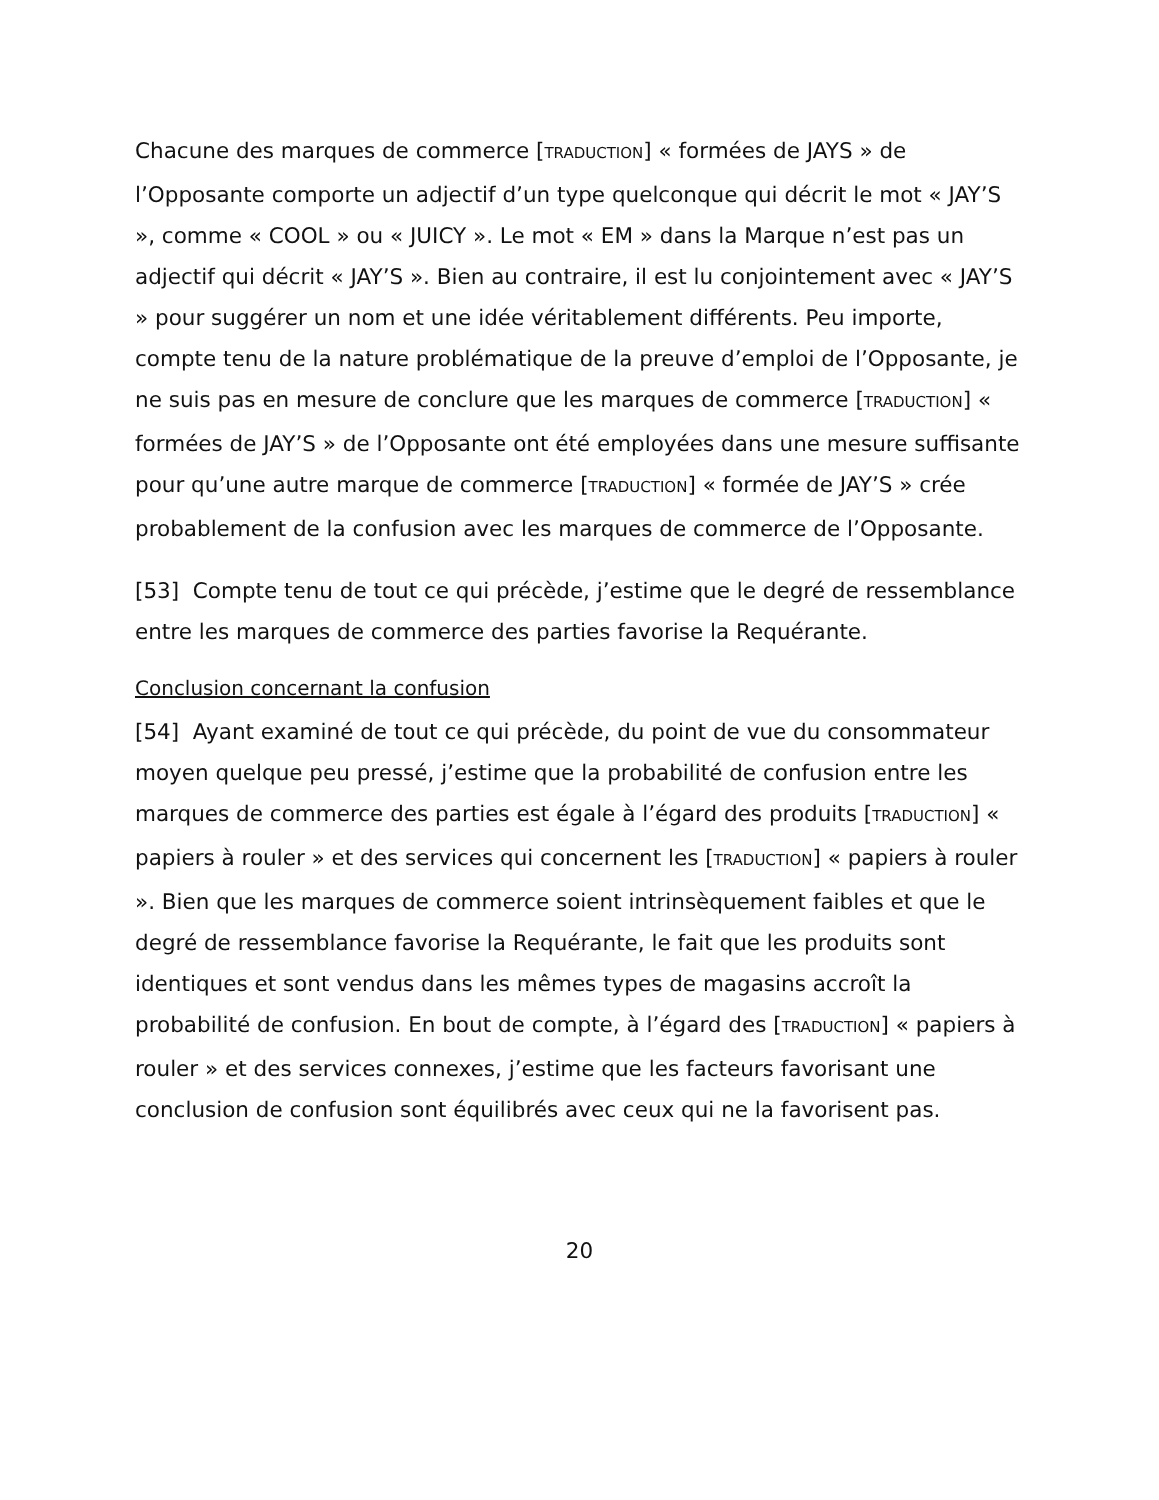Chacune des marques de commerce [TRADUCTION] « formées de JAYS » de l’Opposante comporte un adjectif d’un type quelconque qui décrit le mot « JAY’S », comme « COOL » ou « JUICY ». Le mot « EM » dans la Marque n’est pas un adjectif qui décrit « JAY’S ». Bien au contraire, il est lu conjointement avec « JAY’S » pour suggérer un nom et une idée véritablement différents. Peu importe, compte tenu de la nature problématique de la preuve d’emploi de l’Opposante, je ne suis pas en mesure de conclure que les marques de commerce [TRADUCTION] « formées de JAY’S » de l’Opposante ont été employées dans une mesure suffisante pour qu’une autre marque de commerce [TRADUCTION] « formée de JAY’S » crée probablement de la confusion avec les marques de commerce de l’Opposante.
[53] Compte tenu de tout ce qui précède, j’estime que le degré de ressemblance entre les marques de commerce des parties favorise la Requérante.
Conclusion concernant la confusion
[54] Ayant examiné de tout ce qui précède, du point de vue du consommateur moyen quelque peu pressé, j’estime que la probabilité de confusion entre les marques de commerce des parties est égale à l’égard des produits [TRADUCTION] « papiers à rouler » et des services qui concernent les [TRADUCTION] « papiers à rouler ». Bien que les marques de commerce soient intrinsèquement faibles et que le degré de ressemblance favorise la Requérante, le fait que les produits sont identiques et sont vendus dans les mêmes types de magasins accroît la probabilité de confusion. En bout de compte, à l’égard des [TRADUCTION] « papiers à rouler » et des services connexes, j’estime que les facteurs favorisant une conclusion de confusion sont équilibrés avec ceux qui ne la favorisent pas.
20